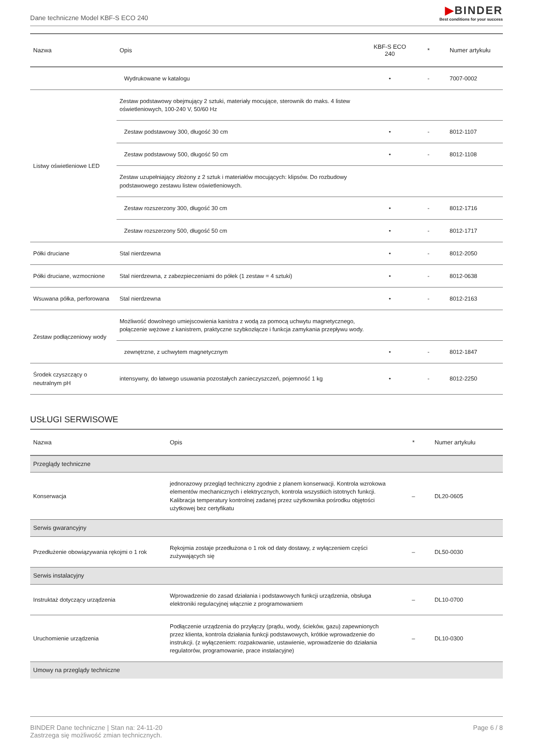Dane techniczne Model KBF-S ECO 240
▶BINDER
Best conditions for your success
| Nazwa | Opis | KBF-S ECO 240 | * | Numer artykułu |
| --- | --- | --- | --- | --- |
| | Wydrukowane w katalogu | • | - | 7007-0002 |
| Listwy oświetleniowe LED | Zestaw podstawowy obejmujący 2 sztuki, materiały mocujące, sterownik do maks. 4 listew oświetleniowych, 100-240 V, 50/60 Hz | | | |
| | Zestaw podstawowy 300, długość 30 cm | • | - | 8012-1107 |
| | Zestaw podstawowy 500, długość 50 cm | • | - | 8012-1108 |
| | Zestaw uzupełniający złożony z 2 sztuk i materiałów mocujących: klipsów. Do rozbudowy podstawowego zestawu listew oświetleniowych. | | | |
| | Zestaw rozszerzony 300, długość 30 cm | • | - | 8012-1716 |
| | Zestaw rozszerzony 500, długość 50 cm | • | - | 8012-1717 |
| Półki druciane | Stal nierdzewna | • | - | 8012-2050 |
| Półki druciane, wzmocnione | Stal nierdzewna, z zabezpieczeniami do półek (1 zestaw = 4 sztuki) | • | - | 8012-0638 |
| Wsuwana półka, perforowana | Stal nierdzewna | • | - | 8012-2163 |
| Zestaw podłączeniowy wody | Możliwość dowolnego umiejscowienia kanistra z wodą za pomocą uchwytu magnetycznego, połączenie wężowe z kanistrem, praktyczne szybkozłącze i funkcja zamykania przepływu wody. | | | |
| | zewnętrzne, z uchwytem magnetycznym | • | - | 8012-1847 |
| Środek czyszczący o neutralnym pH | intensywny, do łatwego usuwania pozostałych zanieczyszczeń, pojemność 1 kg | • | - | 8012-2250 |
USŁUGI SERWISOWE
| Nazwa | Opis | * | Numer artykułu |
| --- | --- | --- | --- |
| Przeglądy techniczne | | | |
| Konserwacja | jednorazowy przegląd techniczny zgodnie z planem konserwacji. Kontrola wzrokowa elementów mechanicznych i elektrycznych, kontrola wszystkich istotnych funkcji. Kalibracja temperatury kontrolnej zadanej przez użytkownika pośrodku objętości użytkowej bez certyfikatu | – | DL20-0605 |
| Serwis gwarancyjny | | | |
| Przedłużenie obowiązywania rękojmi o 1 rok | Rękojmia zostaje przedłużona o 1 rok od daty dostawy, z wyłączeniem części zużywających się | – | DL50-0030 |
| Serwis instalacyjny | | | |
| Instruktaż dotyczący urządzenia | Wprowadzenie do zasad działania i podstawowych funkcji urządzenia, obsługa elektroniki regulacyjnej włącznie z programowaniem | – | DL10-0700 |
| Uruchomienie urządzenia | Podłączenie urządzenia do przyłączy (prądu, wody, ścieków, gazu) zapewnionych przez klienta, kontrola działania funkcji podstawowych, krótkie wprowadzenie do instrukcji. (z wyłączeniem: rozpakowanie, ustawienie, wprowadzenie do działania regulatorów, programowanie, prace instalacyjne) | – | DL10-0300 |
| Umowy na przeglądy techniczne | | | |
BINDER Dane techniczne | Stan na: 24-11-20
Zastrzega się możliwość zmian technicznych.
Page 6 / 8